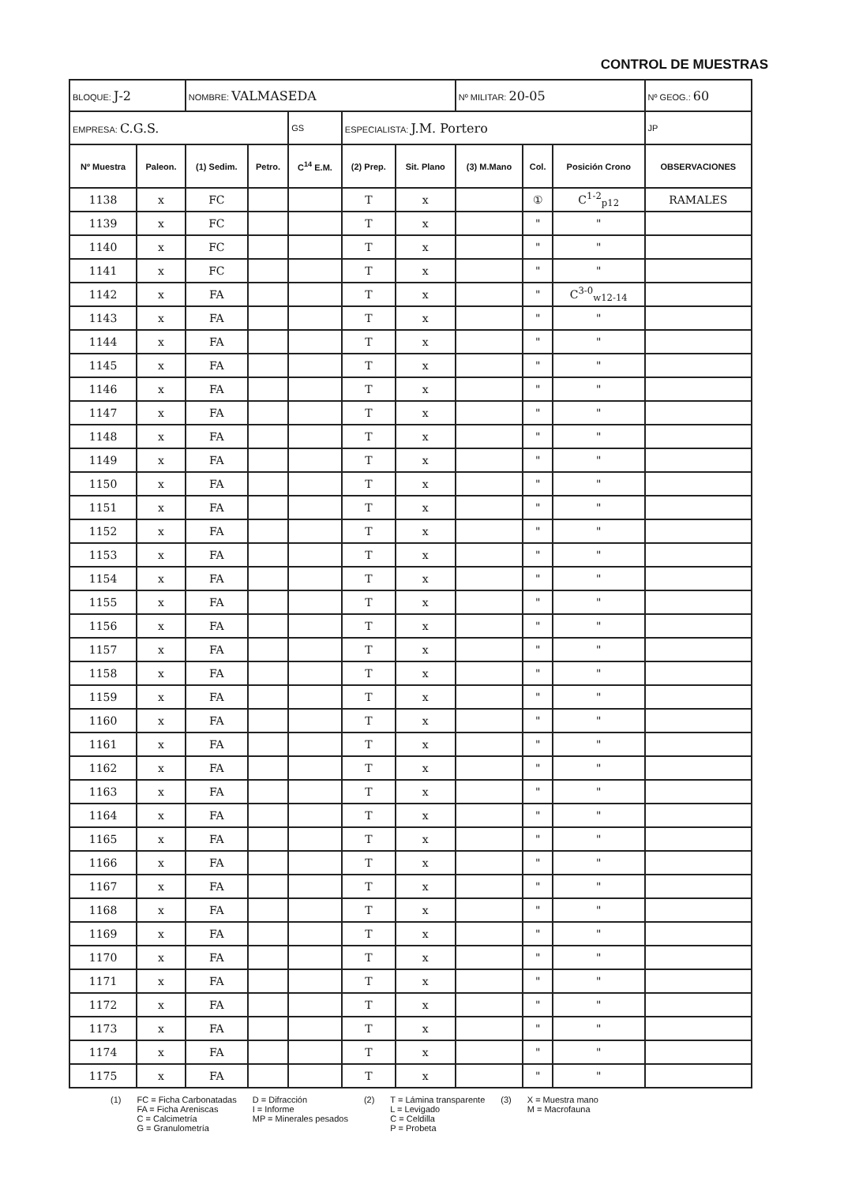CONTROL DE MUESTRAS
| BLOQUE: J-2 | | NOMBRE: VALMASEDA | | | | | Nº MILITAR: 20-05 | | | Nº GEOG.: 60 | |
| EMPRESA: C.G.S. | | | | GS | ESPECIALISTA: J.M. Portero | | | | | | JP |
| Nº Muestra | Paleon. | (1) Sedim. | Petro. | C<sup>14</sup> E.M. | (2) Prep. | Sit. Plano | (3) M.Mano | Col. | Posición Crono | OBSERVACIONES | |
| 1138 | x | FC | | | T | x | | ① | C<sup>1-2</sup><sub>p12</sub> | RAMALES | |
| 1139 | x | FC | | | T | x | | " | " | | |
| 1140 | x | FC | | | T | x | | " | " | | |
| 1141 | x | FC | | | T | x | | " | " | | |
| 1142 | x | FA | | | T | x | | " | C<sup>3-0</sup><sub>w12-14</sub> | | |
| 1143 | x | FA | | | T | x | | " | " | | |
| 1144 | x | FA | | | T | x | | " | " | | |
| 1145 | x | FA | | | T | x | | " | " | | |
| 1146 | x | FA | | | T | x | | " | " | | |
| 1147 | x | FA | | | T | x | | " | " | | |
| 1148 | x | FA | | | T | x | | " | " | | |
| 1149 | x | FA | | | T | x | | " | " | | |
| 1150 | x | FA | | | T | x | | " | " | | |
| 1151 | x | FA | | | T | x | | " | " | | |
| 1152 | x | FA | | | T | x | | " | " | | |
| 1153 | x | FA | | | T | x | | " | " | | |
| 1154 | x | FA | | | T | x | | " | " | | |
| 1155 | x | FA | | | T | x | | " | " | | |
| 1156 | x | FA | | | T | x | | " | " | | |
| 1157 | x | FA | | | T | x | | " | " | | |
| 1158 | x | FA | | | T | x | | " | " | | |
| 1159 | x | FA | | | T | x | | " | " | | |
| 1160 | x | FA | | | T | x | | " | " | | |
| 1161 | x | FA | | | T | x | | " | " | | |
| 1162 | x | FA | | | T | x | | " | " | | |
| 1163 | x | FA | | | T | x | | " | " | | |
| 1164 | x | FA | | | T | x | | " | " | | |
| 1165 | x | FA | | | T | x | | " | " | | |
| 1166 | x | FA | | | T | x | | " | " | | |
| 1167 | x | FA | | | T | x | | " | " | | |
| 1168 | x | FA | | | T | x | | " | " | | |
| 1169 | x | FA | | | T | x | | " | " | | |
| 1170 | x | FA | | | T | x | | " | " | | |
| 1171 | x | FA | | | T | x | | " | " | | |
| 1172 | x | FA | | | T | x | | " | " | | |
| 1173 | x | FA | | | T | x | | " | " | | |
| 1174 | x | FA | | | T | x | | " | " | | |
| 1175 | x | FA | | | T | x | | " | " | | |
(1) FC = Ficha Carbonatadas
FA = Ficha Areniscas
C = Calcimetría
G = Granulometría
D = Difracción
I = Informe
MP = Minerales pesados
(2) T = Lámina transparente
L = Levigado
C = Celdilla
P = Probeta
(3) X = Muestra mano
M = Macrofauna